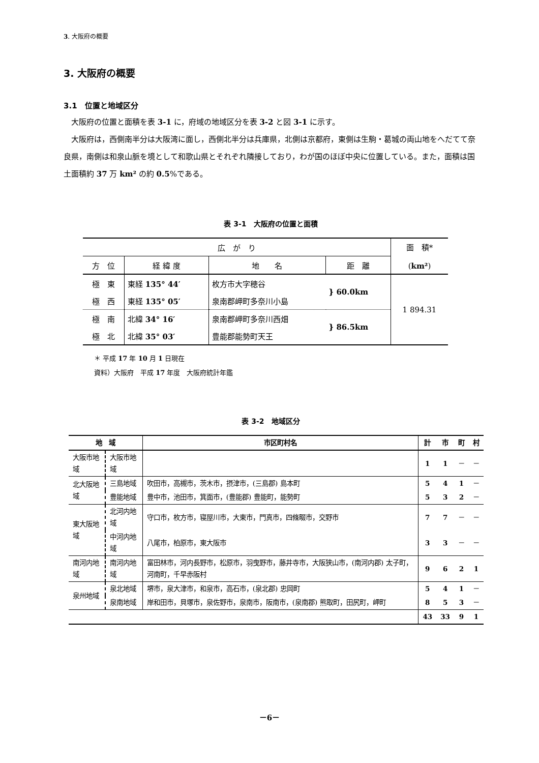3. 大阪府の概要
3. 大阪府の概要
3.1　位置と地域区分
大阪府の位置と面積を表 3-1 に，府域の地域区分を表 3-2 と図 3-1 に示す。
大阪府は，西側南半分は大阪湾に面し，西側北半分は兵庫県，北側は京都府，東側は生駒・葛城の両山地をへだてて奈良県，南側は和泉山脈を境として和歌山県とそれぞれ隣接しており，わが国のほぼ中央に位置している。また，面積は国土面積約 37 万 km² の約 0.5%である。
表 3-1　大阪府の位置と面積
| 広 が り | | | | 面 積* ( km² ) |
| --- | --- | --- | --- | --- |
| 方 位 | 経 緯 度 | 地 名 | 距 離 | |
| 極 東 | 東経 135° 44′ | 枚方市大字穂谷 | } 60.0km | 1 894.31 |
| 極 西 | 東経 135° 05′ | 泉南郡岬町多奈川小島 | | |
| 極 南 | 北緯 34° 16′ | 泉南郡岬町多奈川西畑 | } 86.5km | |
| 極 北 | 北緯 35° 03′ | 豊能郡能勢町天王 | | |
＊ 平成 17 年 10 月 1 日現在
資料）大阪府　平成 17 年度　大阪府統計年鑑
表 3-2　地域区分
| 地 域 | | 市区町村名 | 計 | 市 | 町 | 村 |
| --- | --- | --- | --- | --- | --- | --- |
| 大阪市地域 | 大阪市地域 | | 1 | 1 | － | － |
| 北大阪地域 | 三島地域 | 吹田市，高槻市，茨木市，摂津市，(三島郡) 島本町 | 5 | 4 | 1 | － |
| | 豊能地域 | 豊中市，池田市，箕面市，(豊能郡) 豊能町，能勢町 | 5 | 3 | 2 | － |
| 東大阪地域 | 北河内地域 | 守口市，枚方市，寝屋川市，大東市，門真市，四條畷市，交野市 | 7 | 7 | － | － |
| | 中河内地域 | 八尾市，柏原市，東大阪市 | 3 | 3 | － | － |
| 南河内地域 | 南河内地域 | 富田林市，河内長野市，松原市，羽曳野市，藤井寺市，大阪狭山市，(南河内郡) 太子町，河南町，千早赤阪村 | 9 | 6 | 2 | 1 |
| 泉州地域 | 泉北地域 | 堺市，泉大津市，和泉市，高石市，(泉北郡) 忠岡町 | 5 | 4 | 1 | － |
| | 泉南地域 | 岸和田市，貝塚市，泉佐野市，泉南市，阪南市，(泉南郡) 熊取町，田尻町，岬町 | 8 | 5 | 3 | － |
| | | | 43 | 33 | 9 | 1 |
－6－